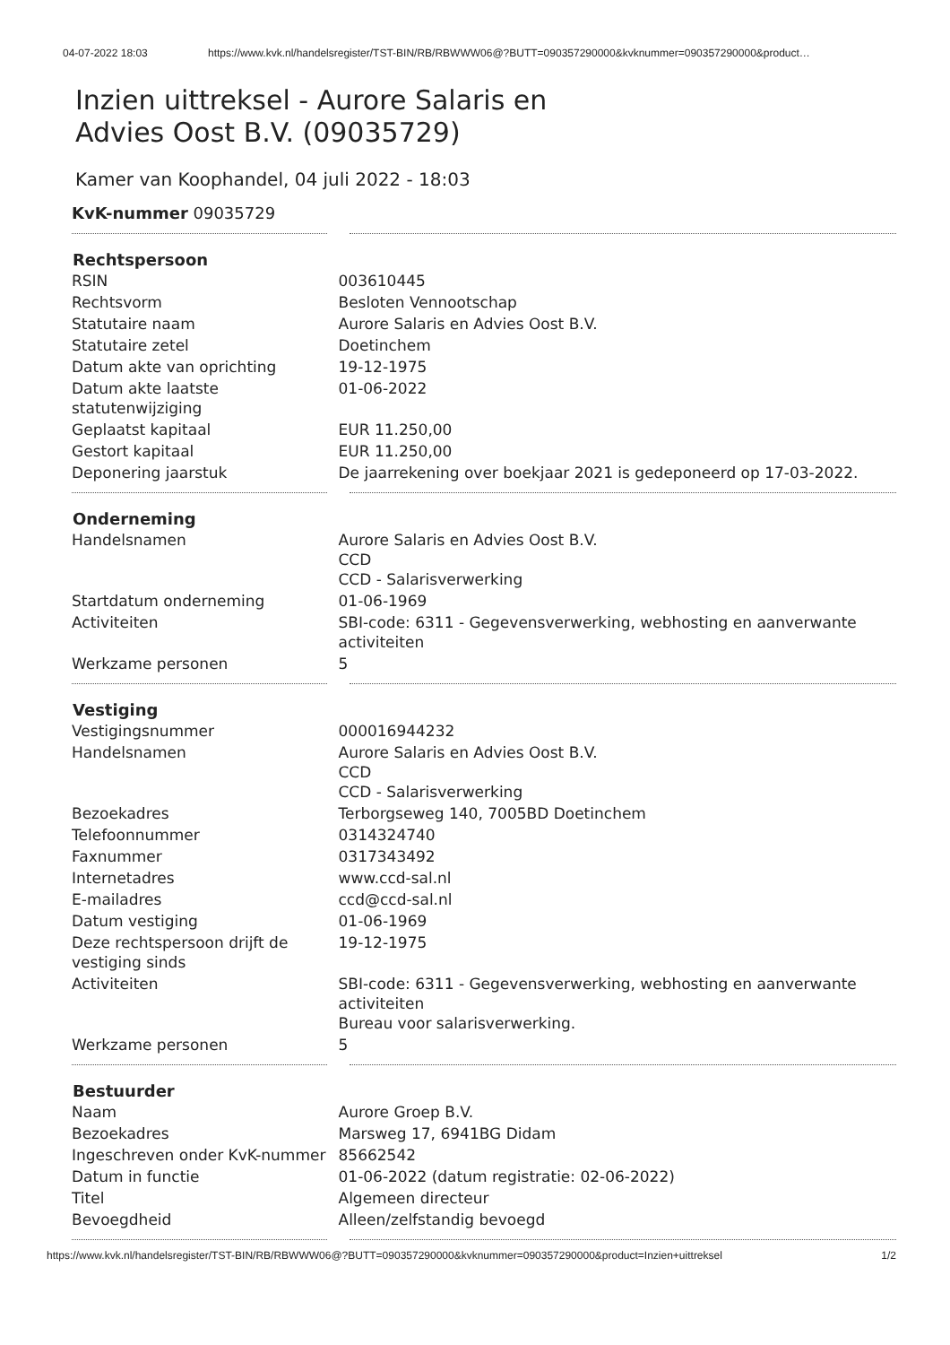04-07-2022 18:03 https://www.kvk.nl/handelsregister/TST-BIN/RB/RBWWW06@?BUTT=090357290000&kvknummer=090357290000&product…
Inzien uittreksel - Aurore Salaris en
Advies Oost B.V. (09035729)
Kamer van Koophandel, 04 juli 2022 - 18:03
| KvK-nummer 09035729 | |
| Rechtspersoon | |
| RSIN | 003610445 |
| Rechtsvorm | Besloten Vennootschap |
| Statutaire naam | Aurore Salaris en Advies Oost B.V. |
| Statutaire zetel | Doetinchem |
| Datum akte van oprichting | 19-12-1975 |
| Datum akte laatste statutenwijziging | 01-06-2022 |
| Geplaatst kapitaal | EUR 11.250,00 |
| Gestort kapitaal | EUR 11.250,00 |
| Deponering jaarstuk | De jaarrekening over boekjaar 2021 is gedeponeerd op 17-03-2022. |
| Onderneming | |
| Handelsnamen | Aurore Salaris en Advies Oost B.V. CCD CCD - Salarisverwerking |
| Startdatum onderneming | 01-06-1969 |
| Activiteiten | SBI-code: 6311 - Gegevensverwerking, webhosting en aanverwante activiteiten |
| Werkzame personen | 5 |
| Vestiging | |
| Vestigingsnummer | 000016944232 |
| Handelsnamen | Aurore Salaris en Advies Oost B.V. CCD CCD - Salarisverwerking |
| Bezoekadres | Terborgseweg 140, 7005BD Doetinchem |
| Telefoonnummer | 0314324740 |
| Faxnummer | 0317343492 |
| Internetadres | www.ccd-sal.nl |
| E-mailadres | ccd@ccd-sal.nl |
| Datum vestiging | 01-06-1969 |
| Deze rechtspersoon drijft de vestiging sinds | 19-12-1975 |
| Activiteiten | SBI-code: 6311 - Gegevensverwerking, webhosting en aanverwante activiteiten Bureau voor salarisverwerking. |
| Werkzame personen | 5 |
| Bestuurder | |
| Naam | Aurore Groep B.V. |
| Bezoekadres | Marsweg 17, 6941BG Didam |
| Ingeschreven onder KvK-nummer | 85662542 |
| Datum in functie | 01-06-2022 (datum registratie: 02-06-2022) |
| Titel | Algemeen directeur |
| Bevoegdheid | Alleen/zelfstandig bevoegd |
https://www.kvk.nl/handelsregister/TST-BIN/RB/RBWWW06@?BUTT=090357290000&kvknummer=090357290000&product=Inzien+uittreksel 1/2